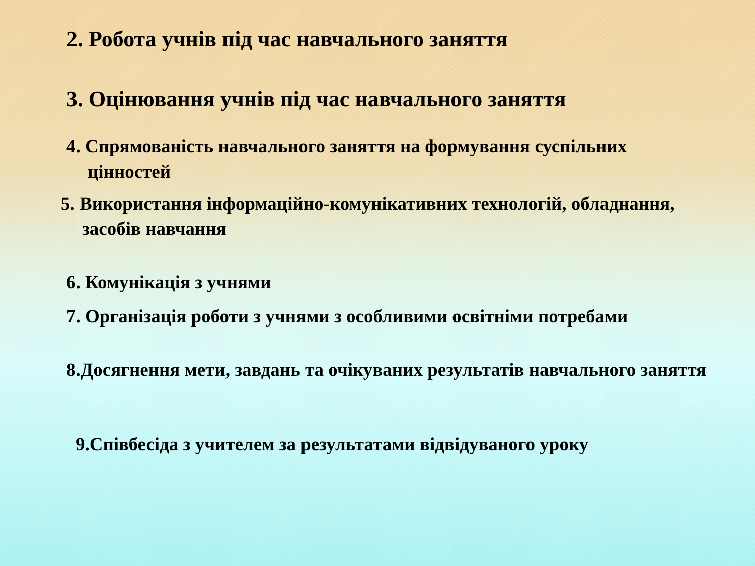2. Робота учнів під час навчального заняття
3. Оцінювання учнів під час навчального заняття
4. Спрямованість навчального заняття на формування суспільних цінностей
5. Використання інформаційно-комунікативних технологій, обладнання, засобів навчання
6. Комунікація з учнями
7. Організація роботи з учнями з особливими освітніми потребами
8.Досягнення мети, завдань та очікуваних результатів навчального заняття
9.Співбесіда з учителем за результатами відвідуваного уроку